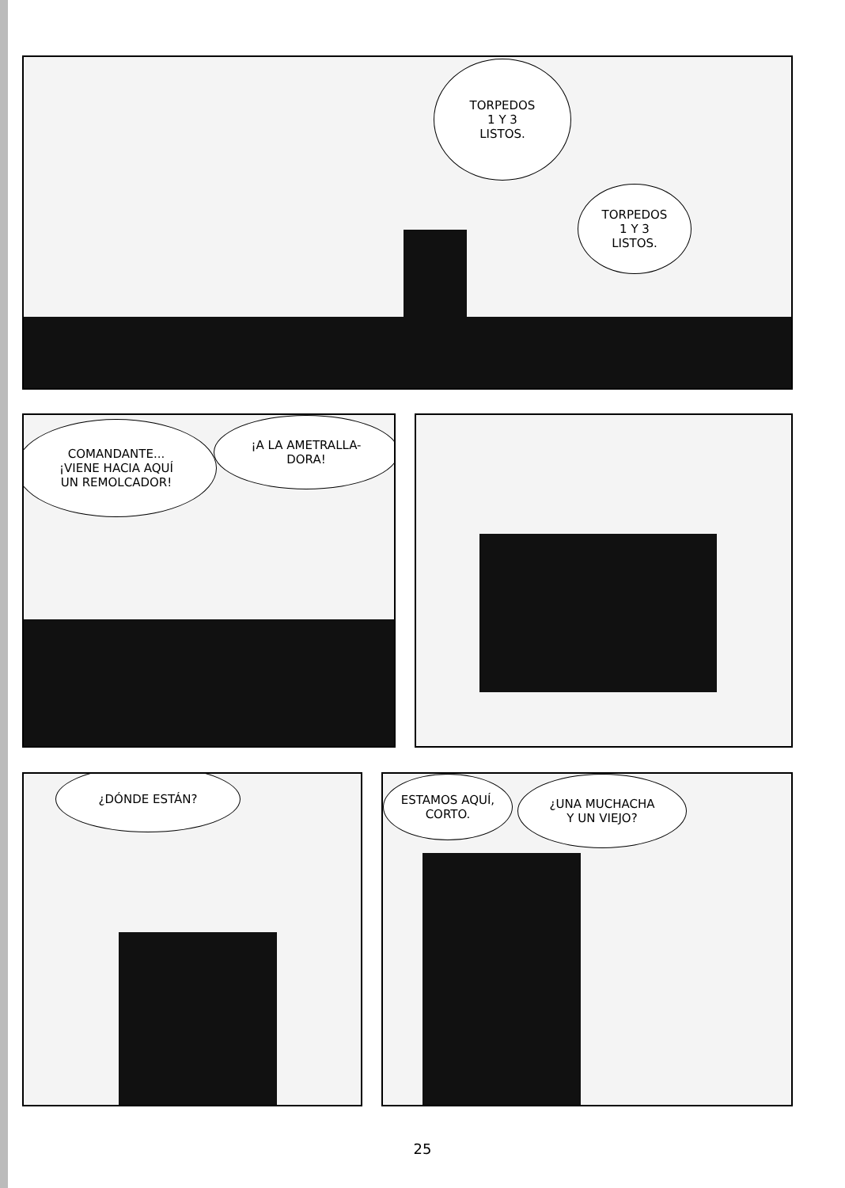TORPEDOS
1 Y 3
LISTOS.
TORPEDOS
1 Y 3
LISTOS.
COMANDANTE...
¡VIENE HACIA AQUÍ
UN REMOLCADOR!
¡A LA AMETRALLA-
DORA!
¿DÓNDE ESTÁN?
ESTAMOS AQUÍ,
CORTO.
¿UNA MUCHACHA
Y UN VIEJO?
25